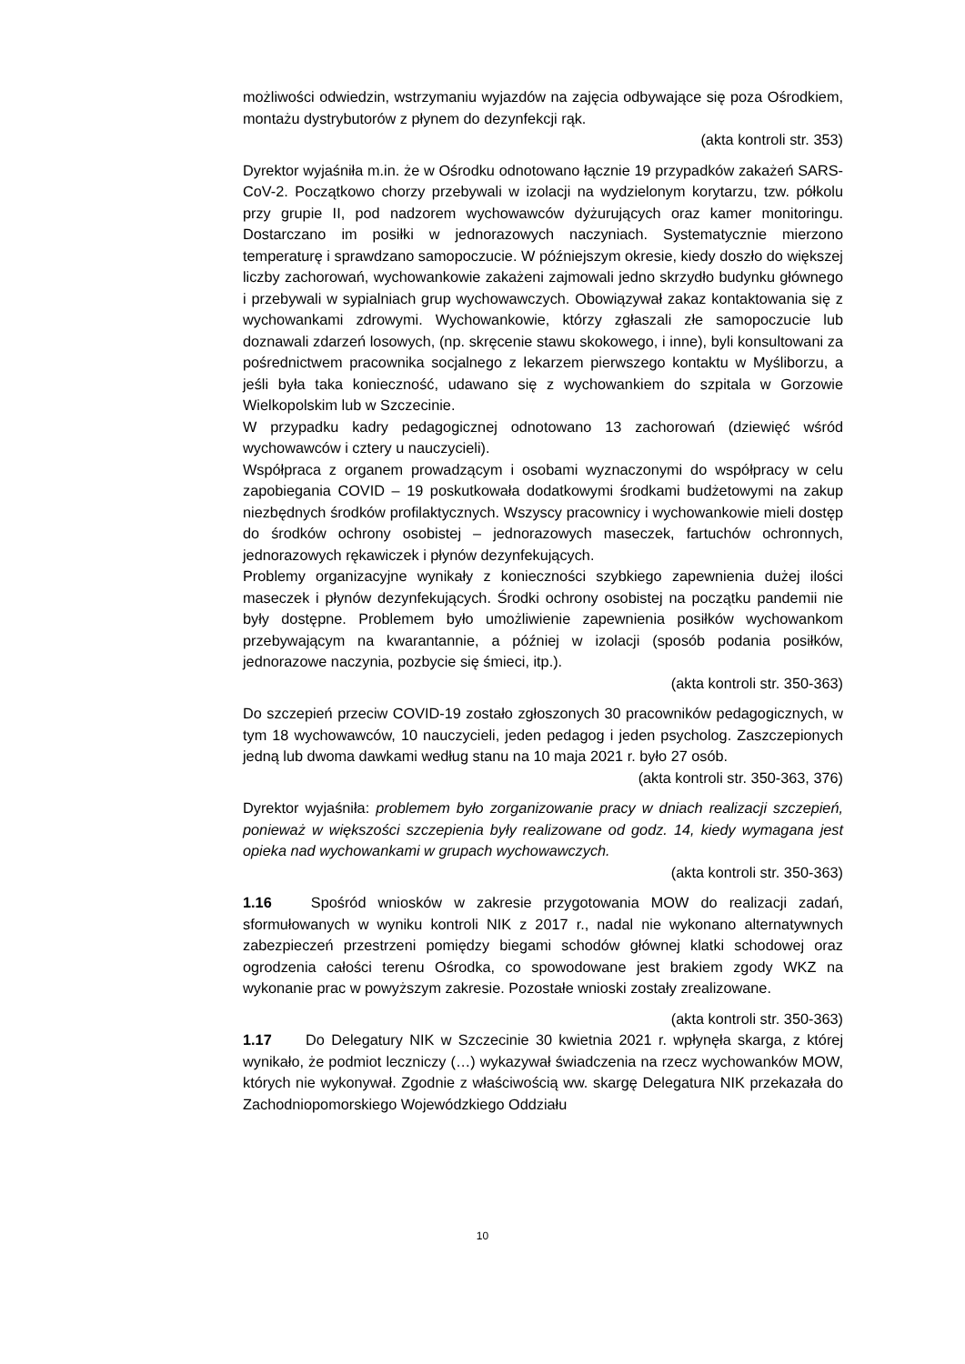możliwości odwiedzin, wstrzymaniu wyjazdów na zajęcia odbywające się poza Ośrodkiem, montażu dystrybutorów z płynem do dezynfekcji rąk.
(akta kontroli str. 353)
Dyrektor wyjaśniła m.in. że w Ośrodku odnotowano łącznie 19 przypadków zakażeń SARS-CoV-2. Początkowo chorzy przebywali w izolacji na wydzielonym korytarzu, tzw. półkolu przy grupie II, pod nadzorem wychowawców dyżurujących oraz kamer monitoringu. Dostarczano im posiłki w jednorazowych naczyniach. Systematycznie mierzono temperaturę i sprawdzano samopoczucie. W późniejszym okresie, kiedy doszło do większej liczby zachorowań, wychowankowie zakażeni zajmowali jedno skrzydło budynku głównego i przebywali w sypialniach grup wychowawczych. Obowiązywał zakaz kontaktowania się z wychowankami zdrowymi. Wychowankowie, którzy zgłaszali złe samopoczucie lub doznawali zdarzeń losowych, (np. skręcenie stawu skokowego, i inne), byli konsultowani za pośrednictwem pracownika socjalnego z lekarzem pierwszego kontaktu w Myśliborzu, a jeśli była taka konieczność, udawano się z wychowankiem do szpitala w Gorzowie Wielkopolskim lub w Szczecinie.
W przypadku kadry pedagogicznej odnotowano 13 zachorowań (dziewięć wśród wychowawców i cztery u nauczycieli).
Współpraca z organem prowadzącym i osobami wyznaczonymi do współpracy w celu zapobiegania COVID – 19 poskutkowała dodatkowymi środkami budżetowymi na zakup niezbędnych środków profilaktycznych. Wszyscy pracownicy i wychowankowie mieli dostęp do środków ochrony osobistej – jednorazowych maseczek, fartuchów ochronnych, jednorazowych rękawiczek i płynów dezynfekujących.
Problemy organizacyjne wynikały z konieczności szybkiego zapewnienia dużej ilości maseczek i płynów dezynfekujących. Środki ochrony osobistej na początku pandemii nie były dostępne. Problemem było umożliwienie zapewnienia posiłków wychowankom przebywającym na kwarantannie, a później w izolacji (sposób podania posiłków, jednorazowe naczynia, pozbycie się śmieci, itp.).
(akta kontroli str. 350-363)
Do szczepień przeciw COVID-19 zostało zgłoszonych 30 pracowników pedagogicznych, w tym 18 wychowawców, 10 nauczycieli, jeden pedagog i jeden psycholog. Zaszczepionych jedną lub dwoma dawkami według stanu na 10 maja 2021 r. było 27 osób.
(akta kontroli str. 350-363, 376)
Dyrektor wyjaśniła: problemem było zorganizowanie pracy w dniach realizacji szczepień, ponieważ w większości szczepienia były realizowane od godz. 14, kiedy wymagana jest opieka nad wychowankami w grupach wychowawczych.
(akta kontroli str. 350-363)
1.16 Spośród wniosków w zakresie przygotowania MOW do realizacji zadań, sformułowanych w wyniku kontroli NIK z 2017 r., nadal nie wykonano alternatywnych zabezpieczeń przestrzeni pomiędzy biegami schodów głównej klatki schodowej oraz ogrodzenia całości terenu Ośrodka, co spowodowane jest brakiem zgody WKZ na wykonanie prac w powyższym zakresie. Pozostałe wnioski zostały zrealizowane.
(akta kontroli str. 350-363)
1.17 Do Delegatury NIK w Szczecinie 30 kwietnia 2021 r. wpłynęła skarga, z której wynikało, że podmiot leczniczy (…) wykazywał świadczenia na rzecz wychowanków MOW, których nie wykonywał. Zgodnie z właściwością ww. skargę Delegatura NIK przekazała do Zachodniopomorskiego Wojewódzkiego Oddziału
10